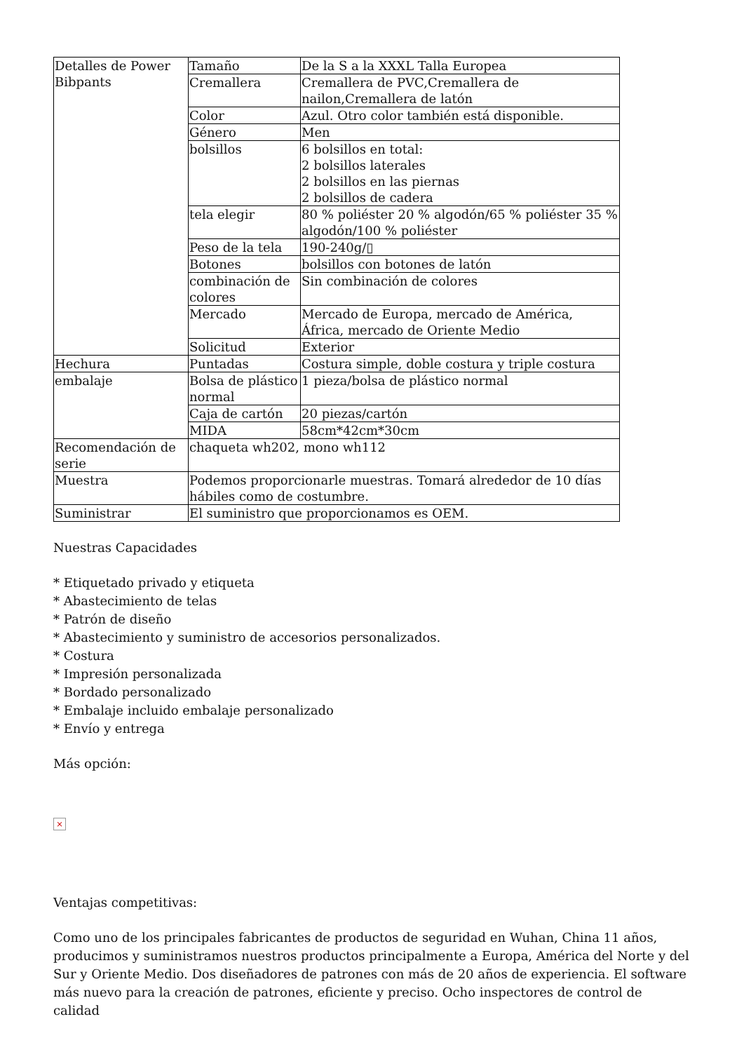| Detalles de Power Bibpants | Tamaño | De la S a la XXXL Talla Europea |
| | Cremallera | Cremallera de PVC,Cremallera de nailon,Cremallera de latón |
| | Color | Azul. Otro color también está disponible. |
| | Género | Men |
| | bolsillos | 6 bolsillos en total: 2 bolsillos laterales 2 bolsillos en las piernas 2 bolsillos de cadera |
| | tela elegir | 80 % poliéster 20 % algodón/65 % poliéster 35 % algodón/100 % poliéster |
| | Peso de la tela | 190-240g/▯ |
| | Botones | bolsillos con botones de latón |
| | combinación de colores | Sin combinación de colores |
| | Mercado | Mercado de Europa, mercado de América, África, mercado de Oriente Medio |
| | Solicitud | Exterior |
| Hechura | Puntadas | Costura simple, doble costura y triple costura |
| embalaje | Bolsa de plástico normal | 1 pieza/bolsa de plástico normal |
| | Caja de cartón | 20 piezas/cartón |
| | MIDA | 58cm*42cm*30cm |
| Recomendación de serie | chaqueta wh202, mono wh112 | |
| Muestra | Podemos proporcionarle muestras. Tomará alrededor de 10 días hábiles como de costumbre. | |
| Suministrar | El suministro que proporcionamos es OEM. | |
Nuestras Capacidades
* Etiquetado privado y etiqueta
* Abastecimiento de telas
* Patrón de diseño
* Abastecimiento y suministro de accesorios personalizados.
* Costura
* Impresión personalizada
* Bordado personalizado
* Embalaje incluido embalaje personalizado
* Envío y entrega
Más opción:
×
Ventajas competitivas:
Como uno de los principales fabricantes de productos de seguridad en Wuhan, China 11 años, producimos y suministramos nuestros productos principalmente a Europa, América del Norte y del Sur y Oriente Medio. Dos diseñadores de patrones con más de 20 años de experiencia. El software más nuevo para la creación de patrones, eficiente y preciso. Ocho inspectores de control de calidad